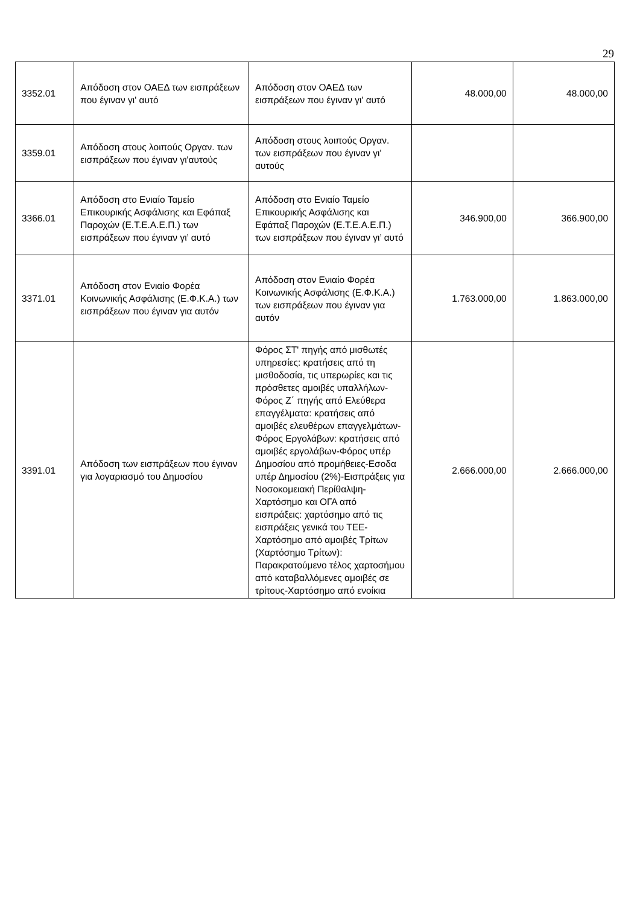29
| 3352.01 | Απόδοση στον ΟΑΕΔ των εισπράξεων που έγιναν γι' αυτό | Απόδοση στον ΟΑΕΔ των εισπράξεων που έγιναν γι' αυτό | 48.000,00 | 48.000,00 |
| 3359.01 | Απόδοση στους λοιπούς Οργαν. των εισπράξεων που έγιναν γι'αυτούς | Απόδοση στους λοιπούς Οργαν. των εισπράξεων που έγιναν γι' αυτούς | | |
| 3366.01 | Απόδοση στο Ενιαίο Ταμείο Επικουρικής Ασφάλισης και Εφάπαξ Παροχών (Ε.Τ.Ε.Α.Ε.Π.) των εισπράξεων που έγιναν γι’ αυτό | Απόδοση στο Ενιαίο Ταμείο Επικουρικής Ασφάλισης και Εφάπαξ Παροχών (Ε.Τ.Ε.Α.Ε.Π.) των εισπράξεων που έγιναν γι’ αυτό | 346.900,00 | 366.900,00 |
| 3371.01 | Απόδοση στον Ενιαίο Φορέα Κοινωνικής Ασφάλισης (Ε.Φ.Κ.Α.) των εισπράξεων που έγιναν για αυτόν | Απόδοση στον Ενιαίο Φορέα Κοινωνικής Ασφάλισης (Ε.Φ.Κ.Α.) των εισπράξεων που έγιναν για αυτόν | 1.763.000,00 | 1.863.000,00 |
| 3391.01 | Απόδοση των εισπράξεων που έγιναν για λογαριασμό του Δημοσίου | Φόρος ΣΤ' πηγής από μισθωτές υπηρεσίες: κρατήσεις από τη μισθοδοσία, τις υπερωρίες και τις πρόσθετες αμοιβές υπαλλήλων-Φόρος Ζ΄ πηγής από Ελεύθερα επαγγέλματα: κρατήσεις από αμοιβές ελευθέρων επαγγελμάτων-Φόρος Εργολάβων: κρατήσεις από αμοιβές εργολάβων-Φόρος υπέρ Δημοσίου από προμήθειες-Εσοδα υπέρ Δημοσίου (2%)-Εισπράξεις για Νοσοκομειακή Περίθαλψη-Χαρτόσημο και ΟΓΑ από εισπράξεις: χαρτόσημο από τις εισπράξεις γενικά του ΤΕΕ-Χαρτόσημο από αμοιβές Τρίτων (Χαρτόσημο Τρίτων): Παρακρατούμενο τέλος χαρτοσήμου από καταβαλλόμενες αμοιβές σε τρίτους-Χαρτόσημο από ενοίκια | 2.666.000,00 | 2.666.000,00 |